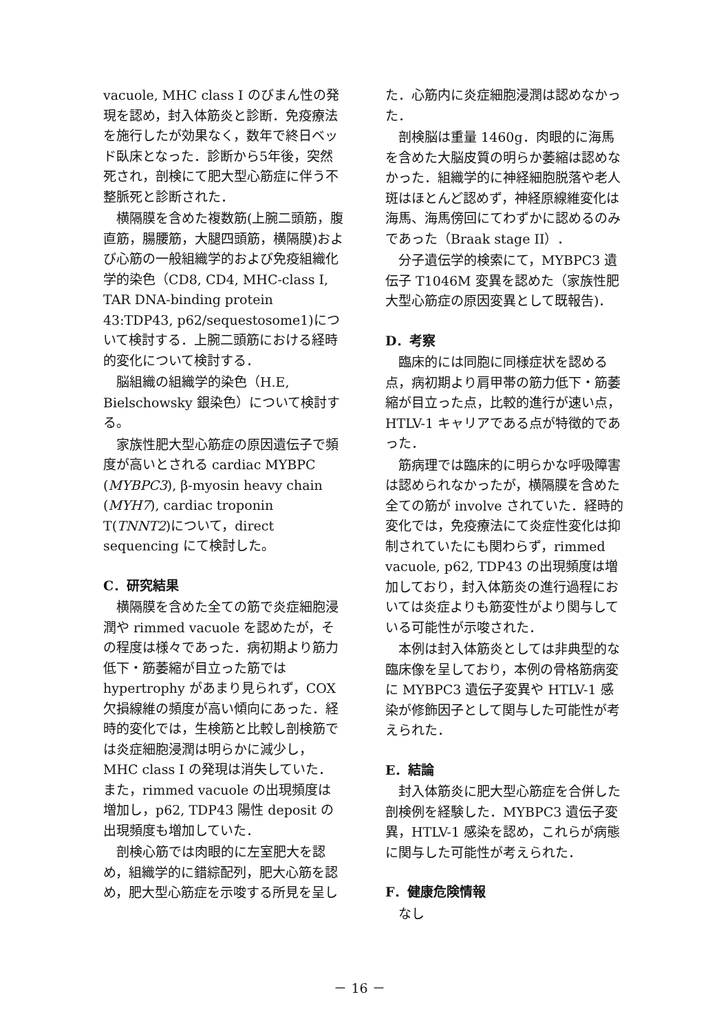vacuole, MHC class I のびまん性の発現を認め，封入体筋炎と診断．免疫療法を施行したが効果なく，数年で終日ベッド臥床となった．診断から5年後，突然死され，剖検にて肥大型心筋症に伴う不整脈死と診断された．
横隔膜を含めた複数筋(上腕二頭筋，腹直筋，腸腰筋，大腿四頭筋，横隔膜)および心筋の一般組織学的および免疫組織化学的染色（CD8, CD4, MHC-class I,
TAR DNA-binding protein 43:TDP43, p62/sequestosome1)について検討する．上腕二頭筋における経時的変化について検討する．
脳組織の組織学的染色（H.E, Bielschowsky 銀染色）について検討する。
家族性肥大型心筋症の原因遺伝子で頻度が高いとされる cardiac MYBPC (MYBPC3), β-myosin heavy chain (MYH7), cardiac troponin T(TNNT2)について，direct sequencing にて検討した。
C．研究結果
横隔膜を含めた全ての筋で炎症細胞浸潤や rimmed vacuole を認めたが，その程度は様々であった．病初期より筋力低下・筋萎縮が目立った筋では hypertrophy があまり見られず，COX 欠損線維の頻度が高い傾向にあった．経時的変化では，生検筋と比較し剖検筋では炎症細胞浸潤は明らかに減少し，MHC class I の発現は消失していた．
また，rimmed vacuole の出現頻度は増加し，p62, TDP43 陽性 deposit の出現頻度も増加していた．
剖検心筋では肉眼的に左室肥大を認め，組織学的に錯綜配列，肥大心筋を認め，肥大型心筋症を示唆する所見を呈し
た．心筋内に炎症細胞浸潤は認めなかった．
剖検脳は重量 1460g．肉眼的に海馬を含めた大脳皮質の明らか萎縮は認めなかった．組織学的に神経細胞脱落や老人斑はほとんど認めず，神経原線維変化は海馬、海馬傍回にてわずかに認めるのみであった（Braak stage II）．
分子遺伝学的検索にて，MYBPC3 遺伝子 T1046M 変異を認めた（家族性肥大型心筋症の原因変異として既報告)．
D．考察
臨床的には同胞に同様症状を認める点，病初期より肩甲帯の筋力低下・筋萎縮が目立った点，比較的進行が速い点，HTLV-1 キャリアである点が特徴的であった．
筋病理では臨床的に明らかな呼吸障害は認められなかったが，横隔膜を含めた全ての筋が involve されていた．経時的変化では，免疫療法にて炎症性変化は抑制されていたにも関わらず，rimmed vacuole, p62, TDP43 の出現頻度は増加しており，封入体筋炎の進行過程においては炎症よりも筋変性がより関与している可能性が示唆された．
本例は封入体筋炎としては非典型的な臨床像を呈しており，本例の骨格筋病変に MYBPC3 遺伝子変異や HTLV-1 感染が修飾因子として関与した可能性が考えられた．
E．結論
封入体筋炎に肥大型心筋症を合併した剖検例を経験した．MYBPC3 遺伝子変異，HTLV-1 感染を認め，これらが病態に関与した可能性が考えられた．
F．健康危険情報
なし
－ 16 －